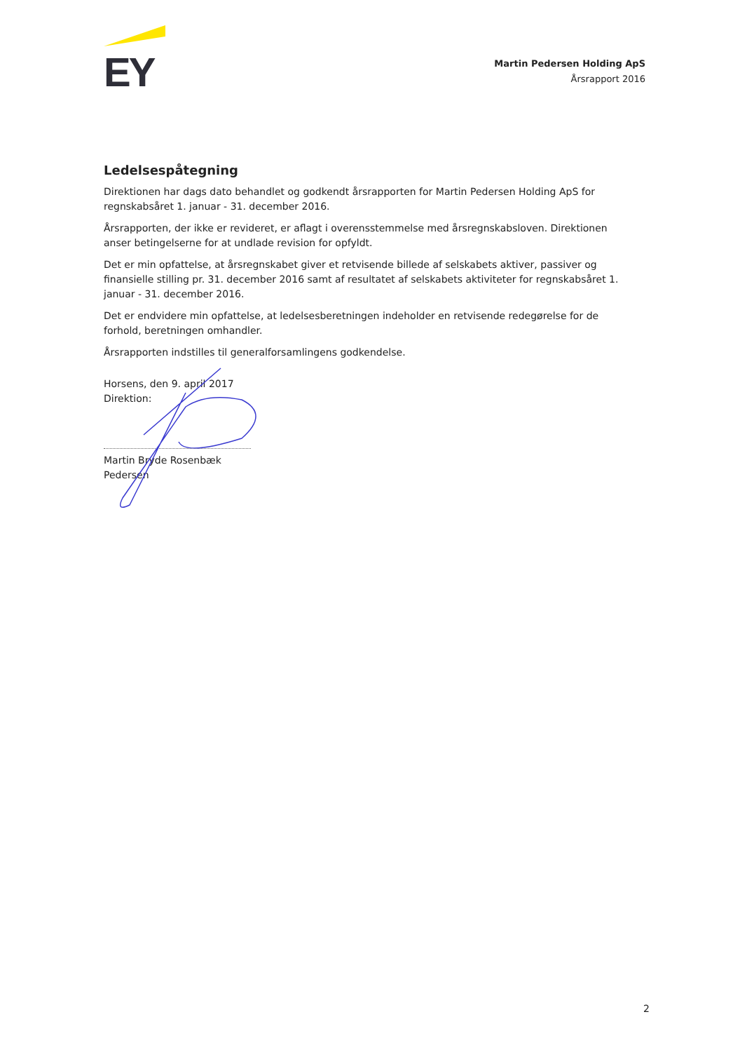EY
Martin Pedersen Holding ApS
Årsrapport 2016
Ledelsespåtegning
Direktionen har dags dato behandlet og godkendt årsrapporten for Martin Pedersen Holding ApS for regnskabsåret 1. januar - 31. december 2016.
Årsrapporten, der ikke er revideret, er aflagt i overensstemmelse med årsregnskabsloven. Direktionen anser betingelserne for at undlade revision for opfyldt.
Det er min opfattelse, at årsregnskabet giver et retvisende billede af selskabets aktiver, passiver og finansielle stilling pr. 31. december 2016 samt af resultatet af selskabets aktiviteter for regnskabsåret 1. januar - 31. december 2016.
Det er endvidere min opfattelse, at ledelsesberetningen indeholder en retvisende redegørelse for de forhold, beretningen omhandler.
Årsrapporten indstilles til generalforsamlingens godkendelse.
Horsens, den 9. april 2017
Direktion:
Martin Bryde Rosenbæk
Pedersen
2